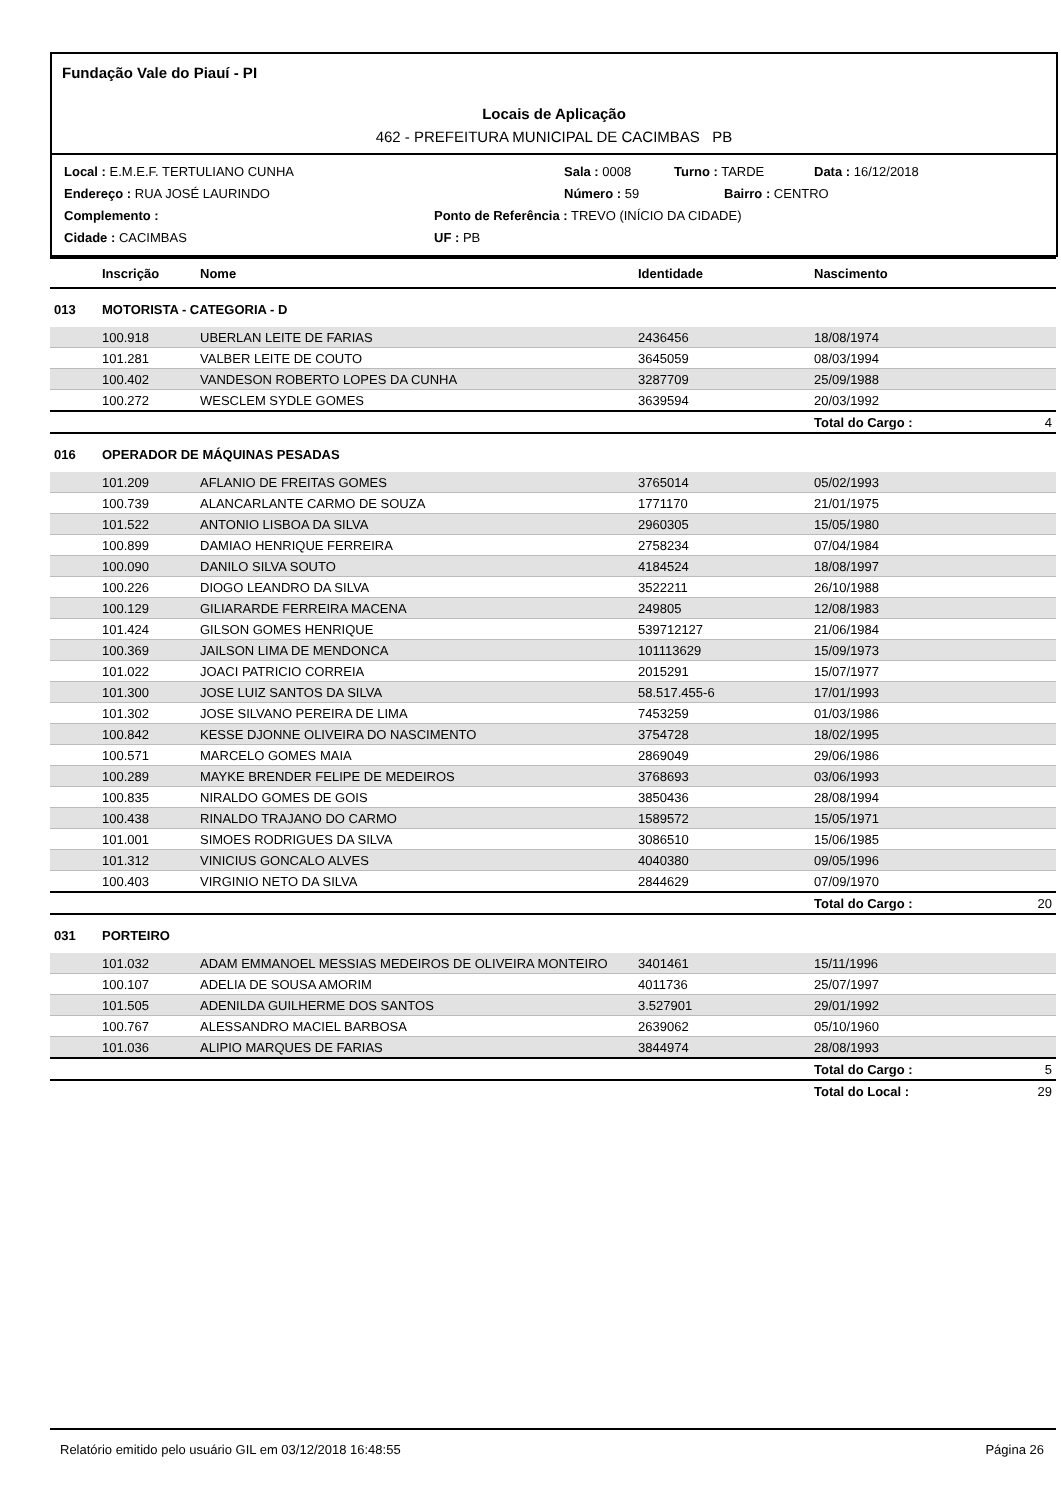Fundação Vale do Piauí - PI
Locais de Aplicação
462 - PREFEITURA MUNICIPAL DE CACIMBAS PB
Local : E.M.E.F. TERTULIANO CUNHA Sala : 0008 Turno : TARDE Data : 16/12/2018
Endereço : RUA JOSÉ LAURINDO Número : 59 Bairro : CENTRO
Complemento : Ponto de Referência : TREVO (INÍCIO DA CIDADE)
Cidade : CACIMBAS UF : PB
| | Inscrição | Nome | Identidade | Nascimento | |
| --- | --- | --- | --- | --- | --- |
| 013 | MOTORISTA - CATEGORIA - D | | | | |
| | 100.918 | UBERLAN LEITE DE FARIAS | 2436456 | 18/08/1974 | |
| | 101.281 | VALBER LEITE DE COUTO | 3645059 | 08/03/1994 | |
| | 100.402 | VANDESON ROBERTO LOPES DA CUNHA | 3287709 | 25/09/1988 | |
| | 100.272 | WESCLEM SYDLE GOMES | 3639594 | 20/03/1992 | |
| | | | | Total do Cargo : | 4 |
| 016 | OPERADOR DE MÁQUINAS PESADAS | | | | |
| | 101.209 | AFLANIO DE FREITAS GOMES | 3765014 | 05/02/1993 | |
| | 100.739 | ALANCARLANTE CARMO DE SOUZA | 1771170 | 21/01/1975 | |
| | 101.522 | ANTONIO LISBOA DA SILVA | 2960305 | 15/05/1980 | |
| | 100.899 | DAMIAO HENRIQUE FERREIRA | 2758234 | 07/04/1984 | |
| | 100.090 | DANILO SILVA SOUTO | 4184524 | 18/08/1997 | |
| | 100.226 | DIOGO LEANDRO DA SILVA | 3522211 | 26/10/1988 | |
| | 100.129 | GILIARARDE FERREIRA MACENA | 249805 | 12/08/1983 | |
| | 101.424 | GILSON GOMES HENRIQUE | 539712127 | 21/06/1984 | |
| | 100.369 | JAILSON LIMA DE MENDONCA | 101113629 | 15/09/1973 | |
| | 101.022 | JOACI PATRICIO CORREIA | 2015291 | 15/07/1977 | |
| | 101.300 | JOSE LUIZ SANTOS DA SILVA | 58.517.455-6 | 17/01/1993 | |
| | 101.302 | JOSE SILVANO PEREIRA DE LIMA | 7453259 | 01/03/1986 | |
| | 100.842 | KESSE DJONNE OLIVEIRA DO NASCIMENTO | 3754728 | 18/02/1995 | |
| | 100.571 | MARCELO GOMES MAIA | 2869049 | 29/06/1986 | |
| | 100.289 | MAYKE BRENDER FELIPE DE MEDEIROS | 3768693 | 03/06/1993 | |
| | 100.835 | NIRALDO GOMES DE GOIS | 3850436 | 28/08/1994 | |
| | 100.438 | RINALDO TRAJANO DO CARMO | 1589572 | 15/05/1971 | |
| | 101.001 | SIMOES RODRIGUES DA SILVA | 3086510 | 15/06/1985 | |
| | 101.312 | VINICIUS GONCALO ALVES | 4040380 | 09/05/1996 | |
| | 100.403 | VIRGINIO NETO DA SILVA | 2844629 | 07/09/1970 | |
| | | | | Total do Cargo : | 20 |
| 031 | PORTEIRO | | | | |
| | 101.032 | ADAM EMMANOEL MESSIAS MEDEIROS DE OLIVEIRA MONTEIRO | 3401461 | 15/11/1996 | |
| | 100.107 | ADELIA DE SOUSA AMORIM | 4011736 | 25/07/1997 | |
| | 101.505 | ADENILDA GUILHERME DOS SANTOS | 3.527901 | 29/01/1992 | |
| | 100.767 | ALESSANDRO MACIEL BARBOSA | 2639062 | 05/10/1960 | |
| | 101.036 | ALIPIO MARQUES DE FARIAS | 3844974 | 28/08/1993 | |
| | | | | Total do Cargo : | 5 |
| | | | | Total do Local : | 29 |
Relatório emitido pelo usuário GIL em 03/12/2018 16:48:55 Página 26